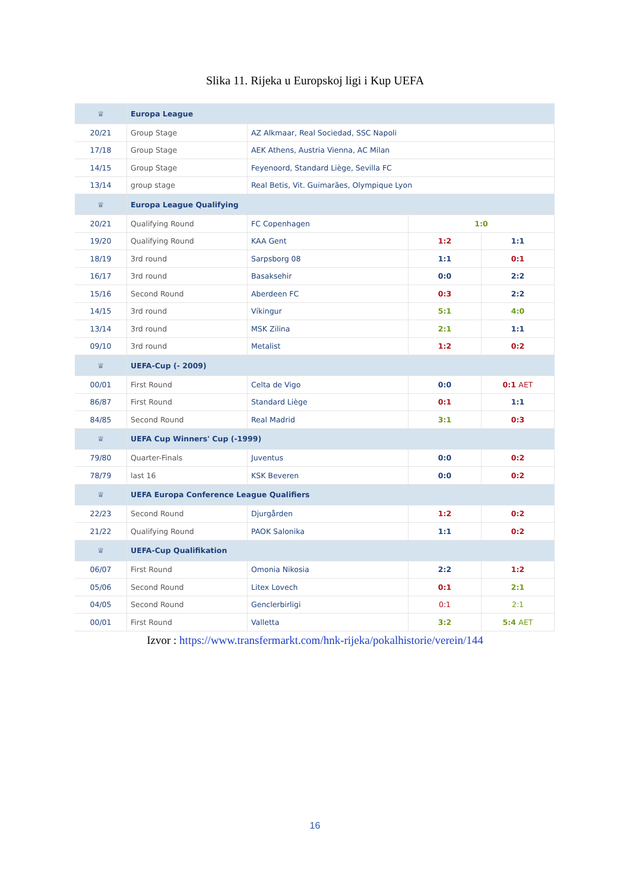Slika 11. Rijeka u Europskoj ligi i Kup UEFA
| ♕ | Europa League | | | |
| 20/21 | Group Stage | AZ Alkmaar, Real Sociedad, SSC Napoli | | |
| 17/18 | Group Stage | AEK Athens, Austria Vienna, AC Milan | | |
| 14/15 | Group Stage | Feyenoord, Standard Liège, Sevilla FC | | |
| 13/14 | group stage | Real Betis, Vit. Guimarães, Olympique Lyon | | |
| ♕ | Europa League Qualifying | | | |
| 20/21 | Qualifying Round | FC Copenhagen | 1:0 | |
| 19/20 | Qualifying Round | KAA Gent | 1:2 | 1:1 |
| 18/19 | 3rd round | Sarpsborg 08 | 1:1 | 0:1 |
| 16/17 | 3rd round | Basaksehir | 0:0 | 2:2 |
| 15/16 | Second Round | Aberdeen FC | 0:3 | 2:2 |
| 14/15 | 3rd round | Víkingur | 5:1 | 4:0 |
| 13/14 | 3rd round | MSK Zilina | 2:1 | 1:1 |
| 09/10 | 3rd round | Metalist | 1:2 | 0:2 |
| ♕ | UEFA-Cup (- 2009) | | | |
| 00/01 | First Round | Celta de Vigo | 0:0 | 0:1 AET |
| 86/87 | First Round | Standard Liège | 0:1 | 1:1 |
| 84/85 | Second Round | Real Madrid | 3:1 | 0:3 |
| ♕ | UEFA Cup Winners' Cup (-1999) | | | |
| 79/80 | Quarter-Finals | Juventus | 0:0 | 0:2 |
| 78/79 | last 16 | KSK Beveren | 0:0 | 0:2 |
| ♕ | UEFA Europa Conference League Qualifiers | | | |
| 22/23 | Second Round | Djurgården | 1:2 | 0:2 |
| 21/22 | Qualifying Round | PAOK Salonika | 1:1 | 0:2 |
| ♕ | UEFA-Cup Qualifikation | | | |
| 06/07 | First Round | Omonia Nikosia | 2:2 | 1:2 |
| 05/06 | Second Round | Litex Lovech | 0:1 | 2:1 |
| 04/05 | Second Round | Genclerbirligi | 0:1 | 2:1 |
| 00/01 | First Round | Valletta | 3:2 | 5:4 AET |
Izvor : https://www.transfermarkt.com/hnk-rijeka/pokalhistorie/verein/144
16